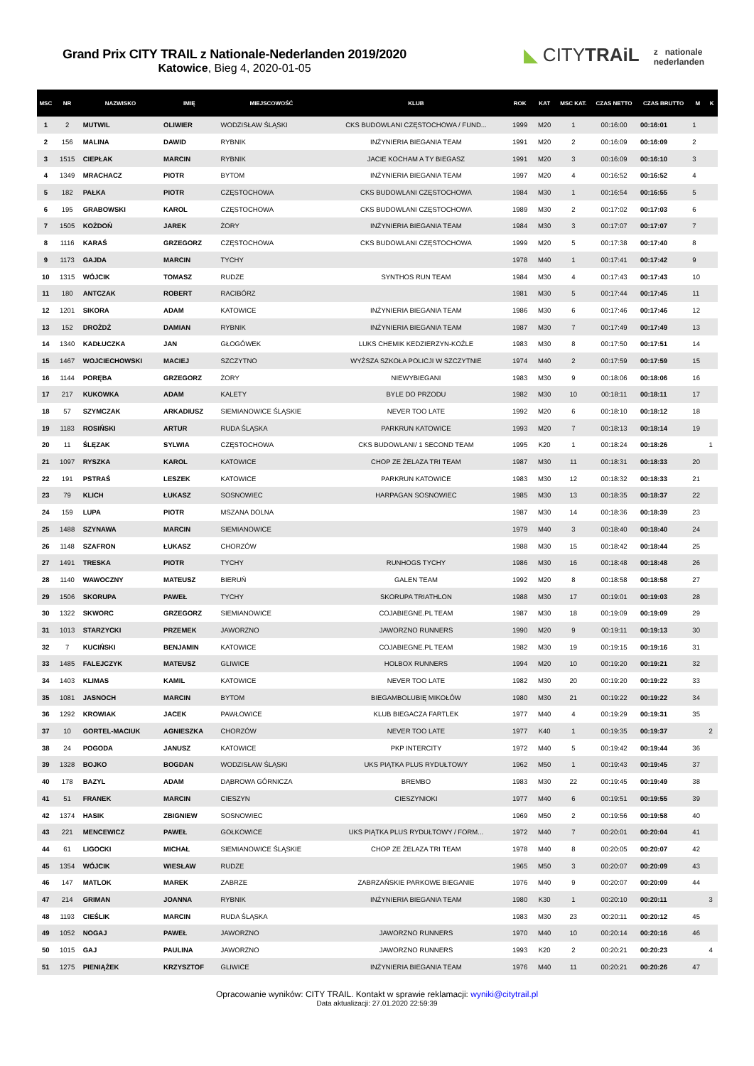Grand Prix CITY TRAIL z Nationale-Nederlanden 2019/2020
Katowice, Bieg 4, 2020-01-05
◣ CITYTRAiL
z nationale
nederlanden
| MSC | NR | NAZWISKO | IMIĘ | MIEJSCOWOŚĆ | KLUB | ROK | KAT | MSC KAT. | CZAS NETTO | CZAS BRUTTO | M | K |
| --- | --- | --- | --- | --- | --- | --- | --- | --- | --- | --- | --- | --- |
| 1 | 2 | MUTWIL | OLIWIER | WODZISŁAW ŚLĄSKI | CKS BUDOWLANI CZĘSTOCHOWA / FUND... | 1999 | M20 | 1 | 00:16:00 | 00:16:01 | 1 | |
| 2 | 156 | MALINA | DAWID | RYBNIK | INŻYNIERIA BIEGANIA TEAM | 1991 | M20 | 2 | 00:16:09 | 00:16:09 | 2 | |
| 3 | 1515 | CIEPŁAK | MARCIN | RYBNIK | JACIE KOCHAM A TY BIEGASZ | 1991 | M20 | 3 | 00:16:09 | 00:16:10 | 3 | |
| 4 | 1349 | MRACHACZ | PIOTR | BYTOM | INŻYNIERIA BIEGANIA TEAM | 1997 | M20 | 4 | 00:16:52 | 00:16:52 | 4 | |
| 5 | 182 | PAŁKA | PIOTR | CZĘSTOCHOWA | CKS BUDOWLANI CZĘSTOCHOWA | 1984 | M30 | 1 | 00:16:54 | 00:16:55 | 5 | |
| 6 | 195 | GRABOWSKI | KAROL | CZĘSTOCHOWA | CKS BUDOWLANI CZĘSTOCHOWA | 1989 | M30 | 2 | 00:17:02 | 00:17:03 | 6 | |
| 7 | 1505 | KOŻDOŃ | JAREK | ŻORY | INŻYNIERIA BIEGANIA TEAM | 1984 | M30 | 3 | 00:17:07 | 00:17:07 | 7 | |
| 8 | 1116 | KARAŚ | GRZEGORZ | CZĘSTOCHOWA | CKS BUDOWLANI CZĘSTOCHOWA | 1999 | M20 | 5 | 00:17:38 | 00:17:40 | 8 | |
| 9 | 1173 | GAJDA | MARCIN | TYCHY | | 1978 | M40 | 1 | 00:17:41 | 00:17:42 | 9 | |
| 10 | 1315 | WÓJCIK | TOMASZ | RUDZE | SYNTHOS RUN TEAM | 1984 | M30 | 4 | 00:17:43 | 00:17:43 | 10 | |
| 11 | 180 | ANTCZAK | ROBERT | RACIBÓRZ | | 1981 | M30 | 5 | 00:17:44 | 00:17:45 | 11 | |
| 12 | 1201 | SIKORA | ADAM | KATOWICE | INŻYNIERIA BIEGANIA TEAM | 1986 | M30 | 6 | 00:17:46 | 00:17:46 | 12 | |
| 13 | 152 | DROŻDŻ | DAMIAN | RYBNIK | INŻYNIERIA BIEGANIA TEAM | 1987 | M30 | 7 | 00:17:49 | 00:17:49 | 13 | |
| 14 | 1340 | KADŁUCZKA | JAN | GŁOGÓWEK | LUKS CHEMIK KEDZIERZYN-KOŹLE | 1983 | M30 | 8 | 00:17:50 | 00:17:51 | 14 | |
| 15 | 1467 | WOJCIECHOWSKI | MACIEJ | SZCZYTNO | WYŻSZA SZKOŁA POLICJI W SZCZYTNIE | 1974 | M40 | 2 | 00:17:59 | 00:17:59 | 15 | |
| 16 | 1144 | PORĘBA | GRZEGORZ | ŻORY | NIEWYBIEGANI | 1983 | M30 | 9 | 00:18:06 | 00:18:06 | 16 | |
| 17 | 217 | KUKOWKA | ADAM | KALETY | BYLE DO PRZODU | 1982 | M30 | 10 | 00:18:11 | 00:18:11 | 17 | |
| 18 | 57 | SZYMCZAK | ARKADIUSZ | SIEMIANOWICE ŚLĄSKIE | NEVER TOO LATE | 1992 | M20 | 6 | 00:18:10 | 00:18:12 | 18 | |
| 19 | 1183 | ROSIŃSKI | ARTUR | RUDA ŚLĄSKA | PARKRUN KATOWICE | 1993 | M20 | 7 | 00:18:13 | 00:18:14 | 19 | |
| 20 | 11 | ŚLĘZAK | SYLWIA | CZĘSTOCHOWA | CKS BUDOWLANI/ 1 SECOND TEAM | 1995 | K20 | 1 | 00:18:24 | 00:18:26 | | 1 |
| 21 | 1097 | RYSZKA | KAROL | KATOWICE | CHOP ZE ŻELAZA TRI TEAM | 1987 | M30 | 11 | 00:18:31 | 00:18:33 | 20 | |
| 22 | 191 | PSTRAŚ | LESZEK | KATOWICE | PARKRUN KATOWICE | 1983 | M30 | 12 | 00:18:32 | 00:18:33 | 21 | |
| 23 | 79 | KLICH | ŁUKASZ | SOSNOWIEC | HARPAGAN SOSNOWIEC | 1985 | M30 | 13 | 00:18:35 | 00:18:37 | 22 | |
| 24 | 159 | LUPA | PIOTR | MSZANA DOLNA | | 1987 | M30 | 14 | 00:18:36 | 00:18:39 | 23 | |
| 25 | 1488 | SZYNAWA | MARCIN | SIEMIANOWICE | | 1979 | M40 | 3 | 00:18:40 | 00:18:40 | 24 | |
| 26 | 1148 | SZAFRON | ŁUKASZ | CHORZÓW | | 1988 | M30 | 15 | 00:18:42 | 00:18:44 | 25 | |
| 27 | 1491 | TRESKA | PIOTR | TYCHY | RUNHOGS TYCHY | 1986 | M30 | 16 | 00:18:48 | 00:18:48 | 26 | |
| 28 | 1140 | WAWOCZNY | MATEUSZ | BIERUŃ | GALEN TEAM | 1992 | M20 | 8 | 00:18:58 | 00:18:58 | 27 | |
| 29 | 1506 | SKORUPA | PAWEŁ | TYCHY | SKORUPA TRIATHLON | 1988 | M30 | 17 | 00:19:01 | 00:19:03 | 28 | |
| 30 | 1322 | SKWORC | GRZEGORZ | SIEMIANOWICE | COJABIEGNE.PL TEAM | 1987 | M30 | 18 | 00:19:09 | 00:19:09 | 29 | |
| 31 | 1013 | STARZYCKI | PRZEMEK | JAWORZNO | JAWORZNO RUNNERS | 1990 | M20 | 9 | 00:19:11 | 00:19:13 | 30 | |
| 32 | 7 | KUCIŃSKI | BENJAMIN | KATOWICE | COJABIEGNE.PL TEAM | 1982 | M30 | 19 | 00:19:15 | 00:19:16 | 31 | |
| 33 | 1485 | FALEJCZYK | MATEUSZ | GLIWICE | HOLBOX RUNNERS | 1994 | M20 | 10 | 00:19:20 | 00:19:21 | 32 | |
| 34 | 1403 | KLIMAS | KAMIL | KATOWICE | NEVER TOO LATE | 1982 | M30 | 20 | 00:19:20 | 00:19:22 | 33 | |
| 35 | 1081 | JASNOCH | MARCIN | BYTOM | BIEGAMBOLUBIĘ MIKOŁÓW | 1980 | M30 | 21 | 00:19:22 | 00:19:22 | 34 | |
| 36 | 1292 | KROWIAK | JACEK | PAWŁOWICE | KLUB BIEGACZA FARTLEK | 1977 | M40 | 4 | 00:19:29 | 00:19:31 | 35 | |
| 37 | 10 | GORTEL-MACIUK | AGNIESZKA | CHORZÓW | NEVER TOO LATE | 1977 | K40 | 1 | 00:19:35 | 00:19:37 | | 2 |
| 38 | 24 | POGODA | JANUSZ | KATOWICE | PKP INTERCITY | 1972 | M40 | 5 | 00:19:42 | 00:19:44 | 36 | |
| 39 | 1328 | BOJKO | BOGDAN | WODZISŁAW ŚLĄSKI | UKS PIĄTKA PLUS RYDUŁTOWY | 1962 | M50 | 1 | 00:19:43 | 00:19:45 | 37 | |
| 40 | 178 | BAZYL | ADAM | DĄBROWA GÓRNICZA | BREMBO | 1983 | M30 | 22 | 00:19:45 | 00:19:49 | 38 | |
| 41 | 51 | FRANEK | MARCIN | CIESZYN | CIESZYNIOKI | 1977 | M40 | 6 | 00:19:51 | 00:19:55 | 39 | |
| 42 | 1374 | HASIK | ZBIGNIEW | SOSNOWIEC | | 1969 | M50 | 2 | 00:19:56 | 00:19:58 | 40 | |
| 43 | 221 | MENCEWICZ | PAWEŁ | GOŁKOWICE | UKS PIĄTKA PLUS RYDUŁTOWY / FORM... | 1972 | M40 | 7 | 00:20:01 | 00:20:04 | 41 | |
| 44 | 61 | LIGOCKI | MICHAŁ | SIEMIANOWICE ŚLĄSKIE | CHOP ZE ŻELAZA TRI TEAM | 1978 | M40 | 8 | 00:20:05 | 00:20:07 | 42 | |
| 45 | 1354 | WÓJCIK | WIESŁAW | RUDZE | | 1965 | M50 | 3 | 00:20:07 | 00:20:09 | 43 | |
| 46 | 147 | MATLOK | MAREK | ZABRZE | ZABRZAŃSKIE PARKOWE BIEGANIE | 1976 | M40 | 9 | 00:20:07 | 00:20:09 | 44 | |
| 47 | 214 | GRIMAN | JOANNA | RYBNIK | INŻYNIERIA BIEGANIA TEAM | 1980 | K30 | 1 | 00:20:10 | 00:20:11 | | 3 |
| 48 | 1193 | CIEŚLIK | MARCIN | RUDA ŚLĄSKA | | 1983 | M30 | 23 | 00:20:11 | 00:20:12 | 45 | |
| 49 | 1052 | NOGAJ | PAWEŁ | JAWORZNO | JAWORZNO RUNNERS | 1970 | M40 | 10 | 00:20:14 | 00:20:16 | 46 | |
| 50 | 1015 | GAJ | PAULINA | JAWORZNO | JAWORZNO RUNNERS | 1993 | K20 | 2 | 00:20:21 | 00:20:23 | | 4 |
| 51 | 1275 | PIENIĄŻEK | KRZYSZTOF | GLIWICE | INŻYNIERIA BIEGANIA TEAM | 1976 | M40 | 11 | 00:20:21 | 00:20:26 | 47 | |
Opracowanie wyników: CITY TRAIL. Kontakt w sprawie reklamacji: wyniki@citytrail.pl
Data aktualizacji: 27.01.2020 22:59:39